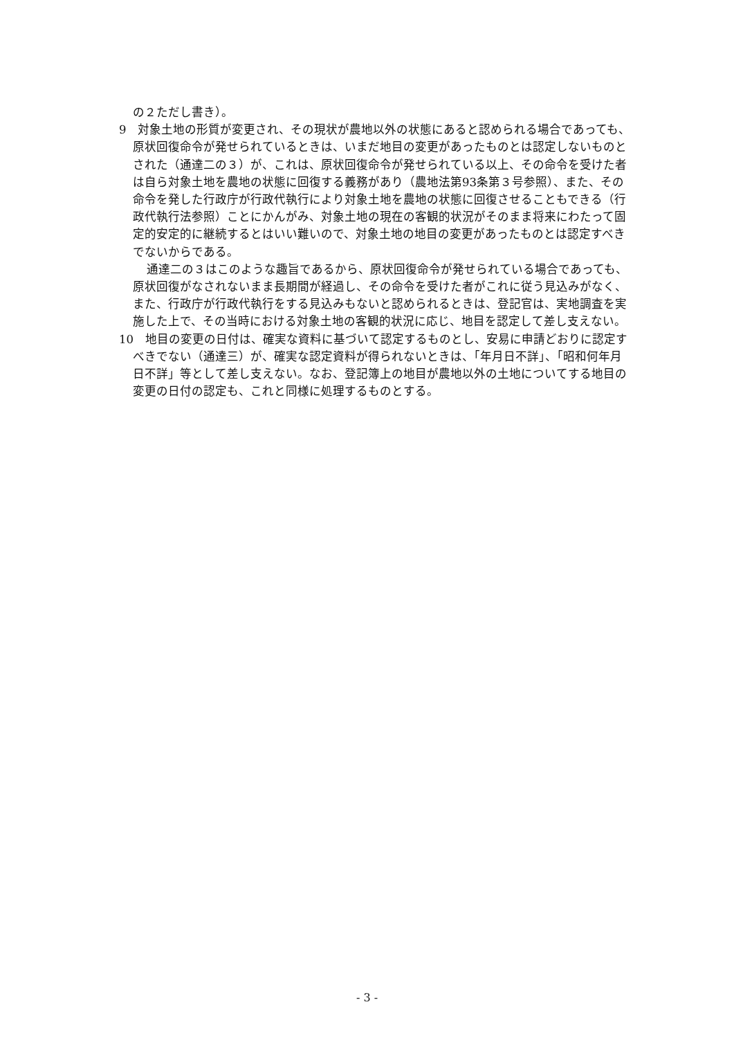の２ただし書き）。
9　対象土地の形質が変更され、その現状が農地以外の状態にあると認められる場合であっても、原状回復命令が発せられているときは、いまだ地目の変更があったものとは認定しないものとされた（通達二の３）が、これは、原状回復命令が発せられている以上、その命令を受けた者は自ら対象土地を農地の状態に回復する義務があり（農地法第93条第３号参照）、また、その命令を発した行政庁が行政代執行により対象土地を農地の状態に回復させることもできる（行政代執行法参照）ことにかんがみ、対象土地の現在の客観的状況がそのまま将来にわたって固定的安定的に継続するとはいい難いので、対象土地の地目の変更があったものとは認定すべきでないからである。
通達二の３はこのような趣旨であるから、原状回復命令が発せられている場合であっても、原状回復がなされないまま長期間が経過し、その命令を受けた者がこれに従う見込みがなく、また、行政庁が行政代執行をする見込みもないと認められるときは、登記官は、実地調査を実施した上で、その当時における対象土地の客観的状況に応じ、地目を認定して差し支えない。
10　地目の変更の日付は、確実な資料に基づいて認定するものとし、安易に申請どおりに認定すべきでない（通達三）が、確実な認定資料が得られないときは、「年月日不詳」、「昭和何年月日不詳」等として差し支えない。なお、登記簿上の地目が農地以外の土地についてする地目の変更の日付の認定も、これと同様に処理するものとする。
- 3 -